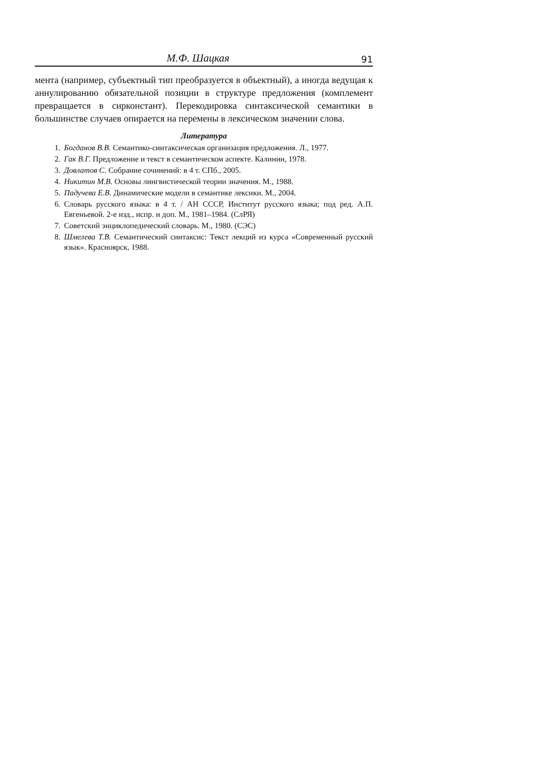М.Ф. Шацкая 91
мента (например, субъектный тип преобразуется в объектный), а иногда ведущая к аннулированию обязательной позиции в структуре предложения (комплемент превращается в сирконстант). Перекодировка синтаксической семантики в большинстве случаев опирается на перемены в лексическом значении слова.
Литература
1. Богданов В.В. Семантико-синтаксическая организация предложения. Л., 1977.
2. Гак В.Г. Предложение и текст в семантическом аспекте. Калинин, 1978.
3. Довлатов С. Собрание сочинений: в 4 т. СПб., 2005.
4. Никитин М.В. Основы лингвистической теории значения. М., 1988.
5. Падучева Е.В. Динамические модели в семантике лексики. М., 2004.
6. Словарь русского языка: в 4 т. / АН СССР, Институт русского языка; под ред. А.П. Евгеньевой. 2-е изд., испр. и доп. М., 1981–1984. (СлРЯ)
7. Советский энциклопедический словарь. М., 1980. (СЭС)
8. Шмелева Т.В. Семантический синтаксис: Текст лекций из курса «Современный русский язык». Красноярск, 1988.